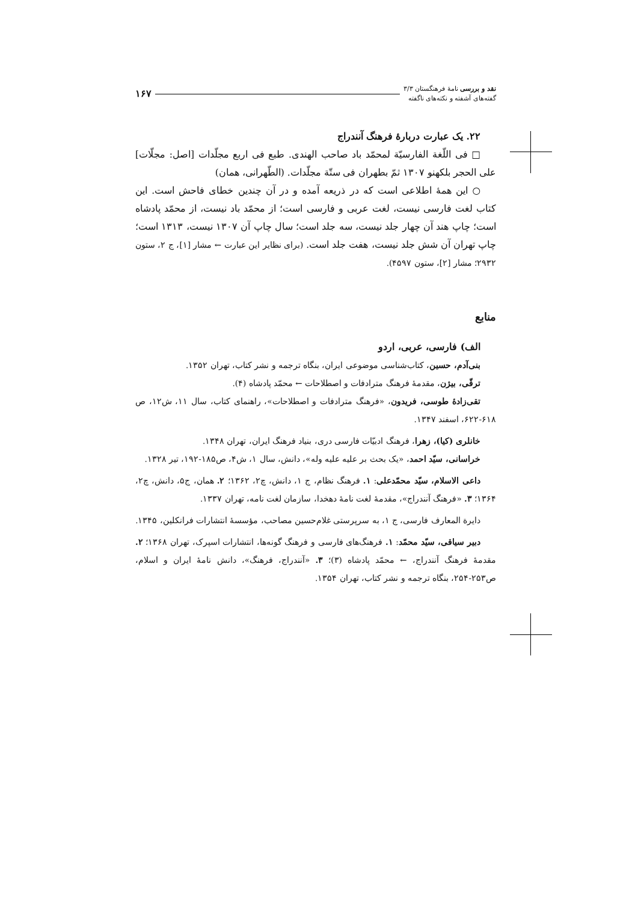نقد و بررسی نامهٔ فرهنگستان ۳/۳
گفته‌های آشفته و نکته‌های ناگفته
۱۶۷
۲۲. یک عبارت دربارهٔ فرهنگ آنندراج
□ فی اللّغة الفارسیّة لمحمّد باد صاحب الهندی. طبع فی اربع مجلّدات [اصل: مجلّات] علی الحجر بلکهنو ۱۳۰۷ ثمّ بطهران فی ستّة مجلّدات. (الطّهرانی، همان)
○ این همهٔ اطلاعی است که در ذریعه آمده و در آن چندین خطای فاحش است. این کتاب لغت فارسی نیست، لغت عربی و فارسی است؛ از محمّد باد نیست، از محمّد پادشاه است؛ چاپ هند آن چهار جلد نیست، سه جلد است؛ سال چاپ آن ۱۳۰۷ نیست، ۱۳۱۳ است؛ چاپ تهران آن شش جلد نیست، هفت جلد است. (برای نظایر این عبارت ← مشار [۱]، ج ۲، ستون ۲۹۳۲؛ مشار [۲]، ستون ۴۵۹۷).
منابع
الف) فارسی، عربی، اردو
بنی‌آدم، حسین، کتاب‌شناسی موضوعی ایران، بنگاه ترجمه و نشر کتاب، تهران ۱۳۵۲.
ترقّی، بیژن، مقدمهٔ فرهنگ مترادفات و اصطلاحات ← محمّد پادشاه (۴).
تقی‌زادهٔ طوسی، فریدون، «فرهنگ مترادفات و اصطلاحات»، راهنمای کتاب، سال ۱۱، ش۱۲، ص ۶۱۸-۶۲۲، اسفند ۱۳۴۷.
خانلری (کیا)، زهرا، فرهنگ ادبیّات فارسی دری، بنیاد فرهنگ ایران، تهران ۱۳۴۸.
خراسانی، سیّد احمد، «یک بحث بر علیه علیه وله»، دانش، سال ۱، ش۴، ص۱۸۵-۱۹۲، تیر ۱۳۲۸.
داعی الاسلام، سیّد محمّدعلی: ۱. فرهنگ نظام، ج ۱، دانش، چ۲، ۱۳۶۲؛ ۲. همان، ج۵، دانش، چ۲، ۱۳۶۴؛ ۳. «فرهنگ آنندراج»، مقدمهٔ لغت نامهٔ دهخدا، سازمان لغت نامه، تهران ۱۳۳۷.
دایرة المعارف فارسی، ج ۱، به سرپرستی غلام‌حسین مصاحب، مؤسسهٔ انتشارات فرانکلین، ۱۳۴۵.
دبیر سیاقی، سیّد محمّد: ۱. فرهنگ‌های فارسی و فرهنگ گونه‌ها، انتشارات اسپرک، تهران ۱۳۶۸؛ ۲. مقدمهٔ فرهنگ آنندراج، ← محمّد پادشاه (۳)؛ ۳. «آنندراج، فرهنگ»، دانش نامهٔ ایران و اسلام، ص۲۵۳-۲۵۴، بنگاه ترجمه و نشر کتاب، تهران ۱۳۵۴.